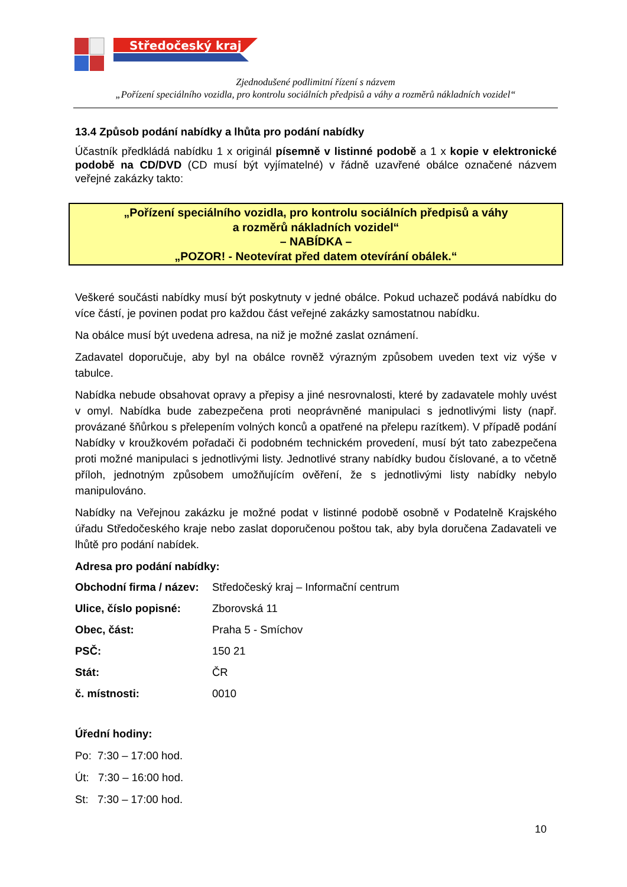Středočeský kraj
Zjednodušené podlimitní řízení s názvem
„Pořízení speciálního vozidla, pro kontrolu sociálních předpisů a váhy a rozměrů nákladních vozidel“
13.4 Způsob podání nabídky a lhůta pro podání nabídky
Účastník předkládá nabídku 1 x originál písemně v listinné podobě a 1 x kopie v elektronické podobě na CD/DVD (CD musí být vyjímatelné) v řádně uzavřené obálce označené názvem veřejné zakázky takto:
„Pořízení speciálního vozidla, pro kontrolu sociálních předpisů a váhy
a rozměrů nákladních vozidel“
– NABÍDKA –
„POZOR! - Neotevírat před datem otevírání obálek.“
Veškeré součásti nabídky musí být poskytnuty v jedné obálce. Pokud uchazeč podává nabídku do více částí, je povinen podat pro každou část veřejné zakázky samostatnou nabídku.
Na obálce musí být uvedena adresa, na niž je možné zaslat oznámení.
Zadavatel doporučuje, aby byl na obálce rovněž výrazným způsobem uveden text viz výše v tabulce.
Nabídka nebude obsahovat opravy a přepisy a jiné nesrovnalosti, které by zadavatele mohly uvést v omyl. Nabídka bude zabezpečena proti neoprávněné manipulaci s jednotlivými listy (např. provázané šňůrkou s přelepením volných konců a opatřené na přelepu razítkem). V případě podání Nabídky v kroužkovém pořadači či podobném technickém provedení, musí být tato zabezpečena proti možné manipulaci s jednotlivými listy. Jednotlivé strany nabídky budou číslované, a to včetně příloh, jednotným způsobem umožňujícím ověření, že s jednotlivými listy nabídky nebylo manipulováno.
Nabídky na Veřejnou zakázku je možné podat v listinné podobě osobně v Podatelně Krajského úřadu Středočeského kraje nebo zaslat doporučenou poštou tak, aby byla doručena Zadavateli ve lhůtě pro podání nabídek.
Adresa pro podání nabídky:
| Obchodní firma / název: | Středočeský kraj – Informační centrum |
| Ulice, číslo popisné: | Zborovská 11 |
| Obec, část: | Praha 5 - Smíchov |
| PSČ: | 150 21 |
| Stát: | ČR |
| č. místnosti: | 0010 |
Úřední hodiny:
Po: 7:30 – 17:00 hod.
Út: 7:30 – 16:00 hod.
St: 7:30 – 17:00 hod.
10